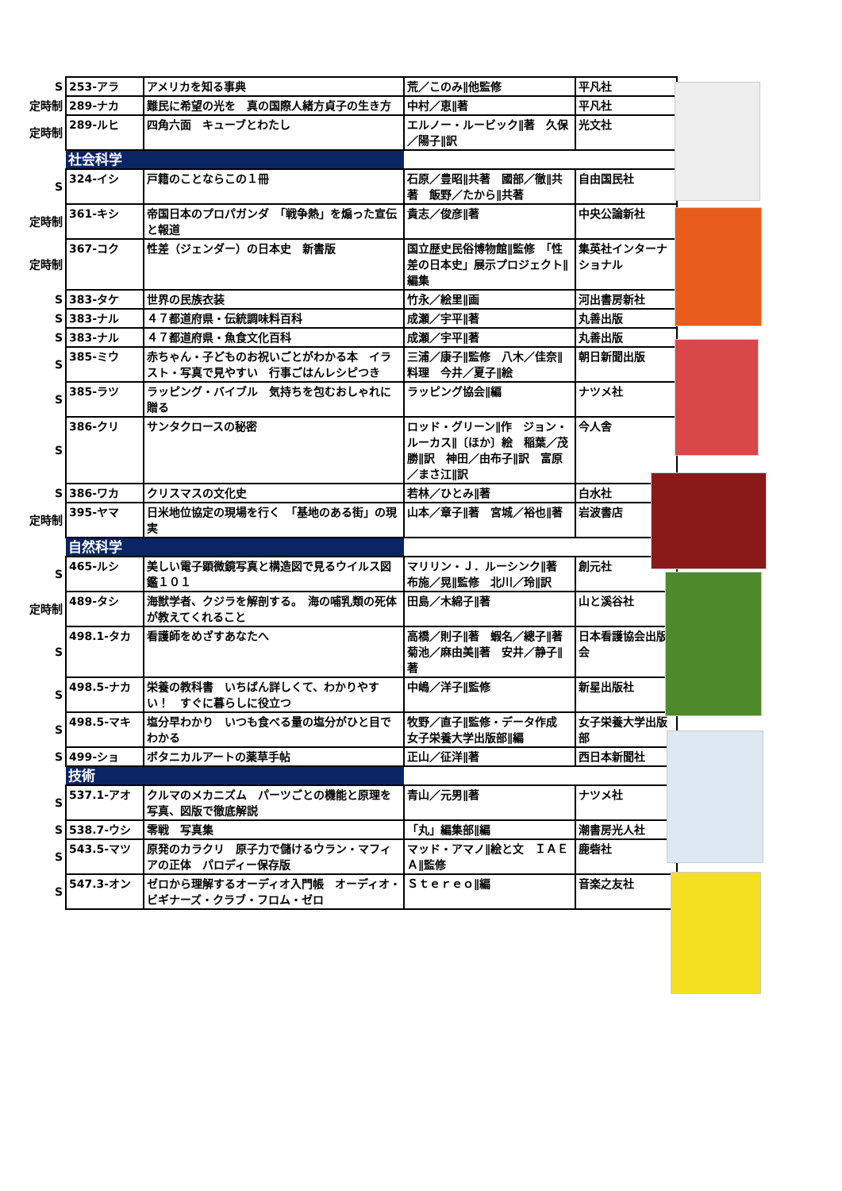| S | 253-アラ | アメリカを知る事典 | 荒／このみ∥他監修 | 平凡社 |
| 定時制 | 289-ナカ | 難民に希望の光を 真の国際人緒方貞子の生き方 | 中村／恵∥著 | 平凡社 |
| 定時制 | 289-ルヒ | 四角六面 キューブとわたし | エルノー・ルービック∥著 久保／陽子∥訳 | 光文社 |
| | 社会科学 | | | |
| S | 324-イシ | 戸籍のことならこの１冊 | 石原／豊昭∥共著 國部／徹∥共著 飯野／たから∥共著 | 自由国民社 |
| 定時制 | 361-キシ | 帝国日本のプロパガンダ 「戦争熱」を煽った宣伝と報道 | 貴志／俊彦∥著 | 中央公論新社 |
| 定時制 | 367-コク | 性差（ジェンダー）の日本史 新書版 | 国立歴史民俗博物館∥監修 「性差の日本史」展示プロジェクト∥編集 | 集英社インターナショナル |
| S | 383-タケ | 世界の民族衣装 | 竹永／絵里∥画 | 河出書房新社 |
| S | 383-ナル | ４７都道府県・伝統調味料百科 | 成瀬／宇平∥著 | 丸善出版 |
| S | 383-ナル | ４７都道府県・魚食文化百科 | 成瀬／宇平∥著 | 丸善出版 |
| S | 385-ミウ | 赤ちゃん・子どものお祝いごとがわかる本 イラスト・写真で見やすい 行事ごはんレシピつき | 三浦／康子∥監修 八木／佳奈∥料理 今井／夏子∥絵 | 朝日新聞出版 |
| S | 385-ラツ | ラッピング・バイブル 気持ちを包むおしゃれに贈る | ラッピング協会∥編 | ナツメ社 |
| S | 386-クリ | サンタクロースの秘密 | ロッド・グリーン∥作 ジョン・ルーカス∥〔ほか〕絵 稲葉／茂勝∥訳 神田／由布子∥訳 富原／まさ江∥訳 | 今人舎 |
| S | 386-ワカ | クリスマスの文化史 | 若林／ひとみ∥著 | 白水社 |
| 定時制 | 395-ヤマ | 日米地位協定の現場を行く 「基地のある街」の現実 | 山本／章子∥著 宮城／裕也∥著 | 岩波書店 |
| | 自然科学 | | | |
| S | 465-ルシ | 美しい電子顕微鏡写真と構造図で見るウイルス図鑑１０１ | マリリン・Ｊ．ルーシンク∥著 布施／晃∥監修 北川／玲∥訳 | 創元社 |
| 定時制 | 489-タシ | 海獣学者、クジラを解剖する。 海の哺乳類の死体が教えてくれること | 田島／木綿子∥著 | 山と溪谷社 |
| S | 498.1-タカ | 看護師をめざすあなたへ | 高橋／則子∥著 蝦名／總子∥著 菊池／麻由美∥著 安井／静子∥著 | 日本看護協会出版会 |
| S | 498.5-ナカ | 栄養の教科書 いちばん詳しくて、わかりやすい！ すぐに暮らしに役立つ | 中嶋／洋子∥監修 | 新星出版社 |
| S | 498.5-マキ | 塩分早わかり いつも食べる量の塩分がひと目でわかる | 牧野／直子∥監修・データ作成 女子栄養大学出版部∥編 | 女子栄養大学出版部 |
| S | 499-ショ | ボタニカルアートの薬草手帖 | 正山／征洋∥著 | 西日本新聞社 |
| | 技術 | | | |
| S | 537.1-アオ | クルマのメカニズム パーツごとの機能と原理を写真、図版で徹底解説 | 青山／元男∥著 | ナツメ社 |
| S | 538.7-ウシ | 零戦 写真集 | 「丸」編集部∥編 | 潮書房光人社 |
| S | 543.5-マツ | 原発のカラクリ 原子力で儲けるウラン・マフィアの正体 パロディー保存版 | マッド・アマノ∥絵と文 ＩＡＥＡ∥監修 | 鹿砦社 |
| S | 547.3-オン | ゼロから理解するオーディオ入門帳 オーディオ・ビギナーズ・クラブ・フロム・ゼロ | Ｓｔｅｒｅｏ∥編 | 音楽之友社 |